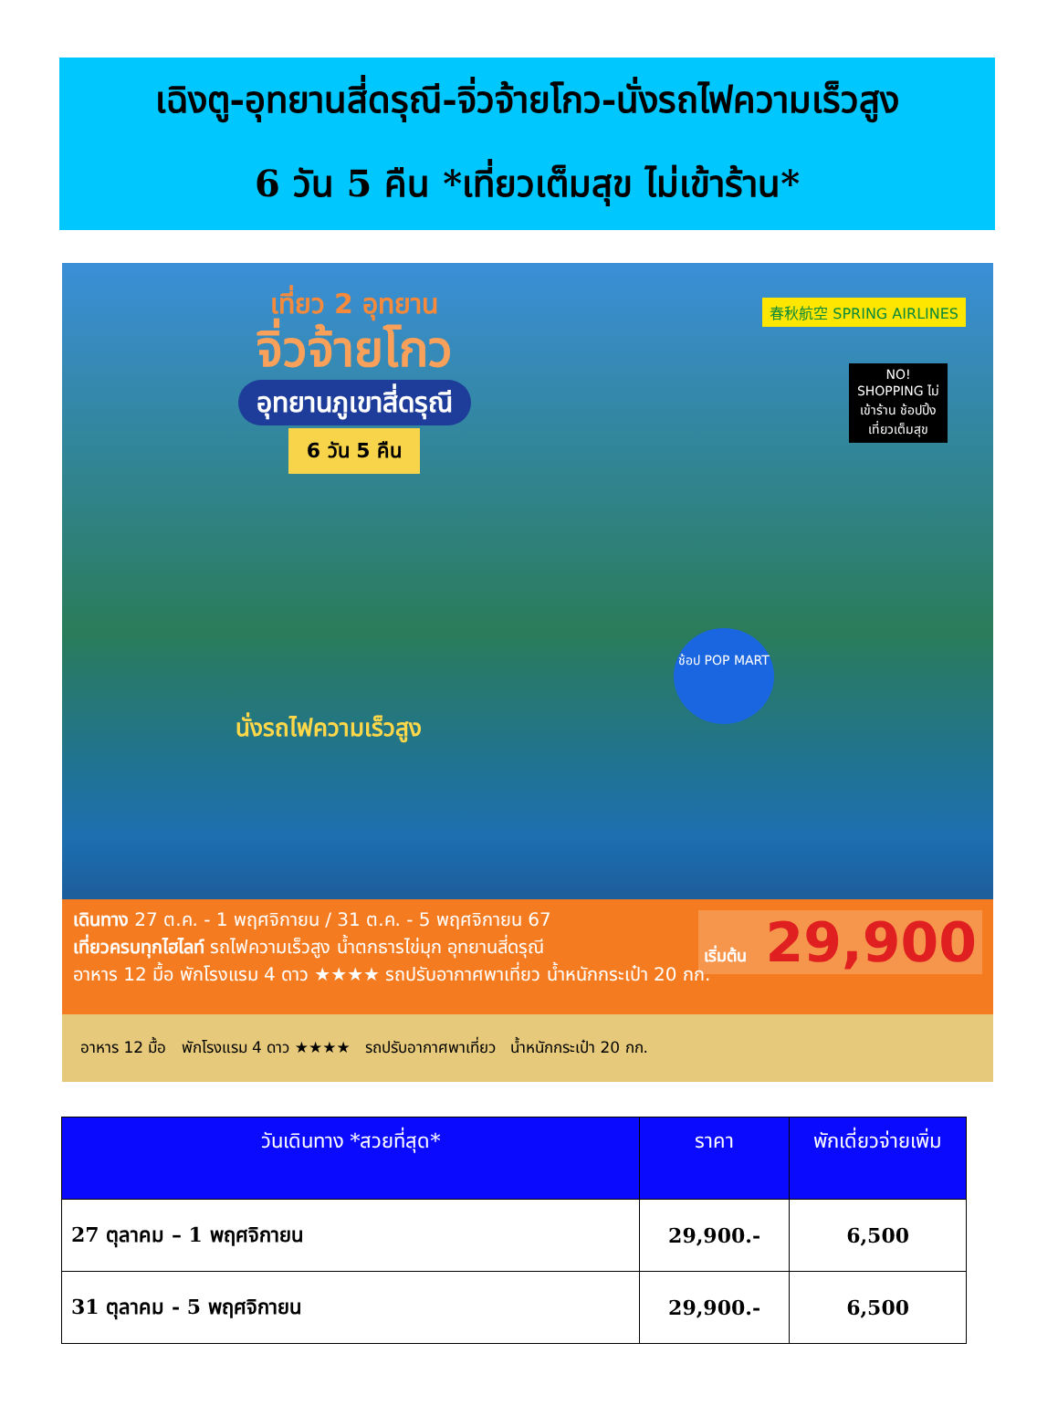เฉิงตู-อุทยานสี่ดรุณี-จิ่วจ้ายโกว-นั่งรถไฟความเร็วสูง
6 วัน 5 คืน *เที่ยวเต็มสุข ไม่เข้าร้าน*
เที่ยว 2 อุทยาน
จิ่วจ้ายโกว
อุทยานภูเขาสี่ดรุณี
6 วัน 5 คืน
春秋航空 SPRING AIRLINES
NO! SHOPPING ไม่เข้าร้าน ช้อปปิ้ง เที่ยวเต็มสุข
ช้อป POP MART
นั่งรถไฟความเร็วสูง
เดินทาง 27 ต.ค. - 1 พฤศจิกายน / 31 ต.ค. - 5 พฤศจิกายน 67
เที่ยวครบทุกไฮไลท์ รถไฟความเร็วสูง น้ำตกธารไข่มุก อุทยานสี่ดรุณี
อาหาร 12 มื้อ พักโรงแรม 4 ดาว ★★★★ รถปรับอากาศพาเที่ยว น้ำหนักกระเป๋า 20 กก.
เริ่มต้น 29,900
อาหาร 12 มื้อ พักโรงแรม 4 ดาว ★★★★ รถปรับอากาศพาเที่ยว น้ำหนักกระเป๋า 20 กก.
| วันเดินทาง *สวยที่สุด* | ราคา | พักเดี่ยวจ่ายเพิ่ม |
| --- | --- | --- |
| 27 ตุลาคม – 1 พฤศจิกายน | 29,900.- | 6,500 |
| 31 ตุลาคม - 5 พฤศจิกายน | 29,900.- | 6,500 |